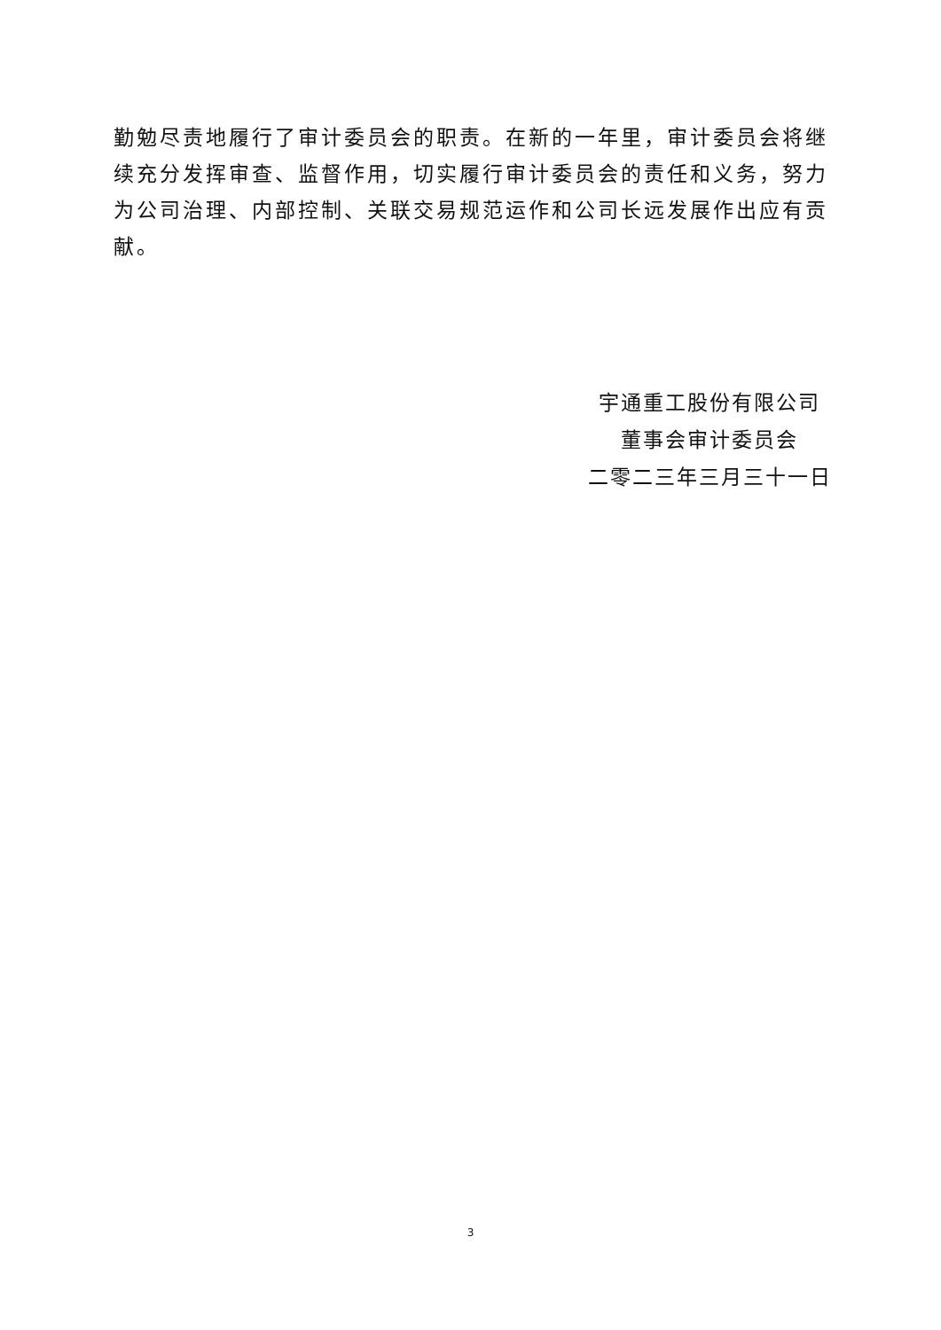勤勉尽责地履行了审计委员会的职责。在新的一年里，审计委员会将继续充分发挥审查、监督作用，切实履行审计委员会的责任和义务，努力为公司治理、内部控制、关联交易规范运作和公司长远发展作出应有贡献。
宇通重工股份有限公司
董事会审计委员会
二零二三年三月三十一日
3